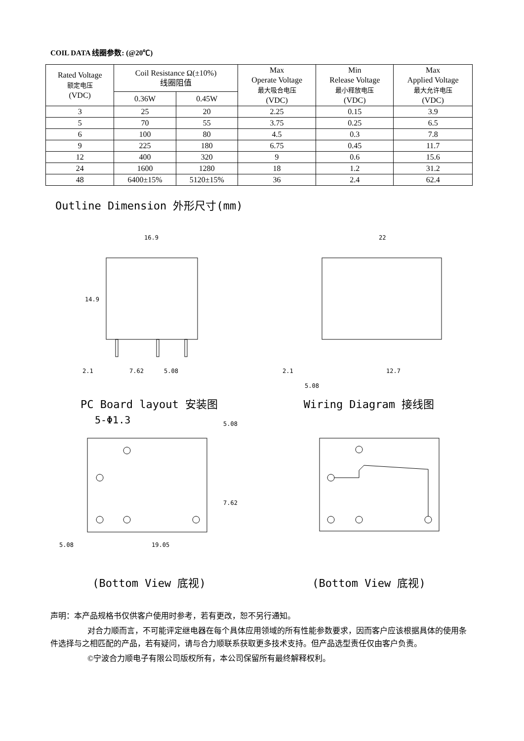COIL DATA 线圈参数: (@20℃)
| Rated Voltage 额定电压 (VDC) | Coil Resistance Ω(±10%) 线圈阻值 | | Max Operate Voltage 最大吸合电压 (VDC) | Min Release Voltage 最小释放电压 (VDC) | Max Applied Voltage 最大允许电压 (VDC) |
| --- | --- | --- | --- | --- | --- |
| | 0.36W | 0.45W | | | |
| 3 | 25 | 20 | 2.25 | 0.15 | 3.9 |
| 5 | 70 | 55 | 3.75 | 0.25 | 6.5 |
| 6 | 100 | 80 | 4.5 | 0.3 | 7.8 |
| 9 | 225 | 180 | 6.75 | 0.45 | 11.7 |
| 12 | 400 | 320 | 9 | 0.6 | 15.6 |
| 24 | 1600 | 1280 | 18 | 1.2 | 31.2 |
| 48 | 6400±15% | 5120±15% | 36 | 2.4 | 62.4 |
Outline Dimension 外形尺寸(mm)
16.9
14.9
2.1
7.62
5.08
22
2.1
12.7
5.08
PC Board layout 安装图 Wiring Diagram 接线图
5-Φ1.3
5.08
19.05
5.08
7.62
(Bottom View 底视) (Bottom View 底视)
声明：本产品规格书仅供客户使用时参考，若有更改，恕不另行通知。
对合力顺而言，不可能评定继电器在每个具体应用领域的所有性能参数要求，因而客户应该根据具体的使用条件选择与之相匹配的产品，若有疑问，请与合力顺联系获取更多技术支持。但产品选型责任仅由客户负责。
©宁波合力顺电子有限公司版权所有，本公司保留所有最终解释权利。